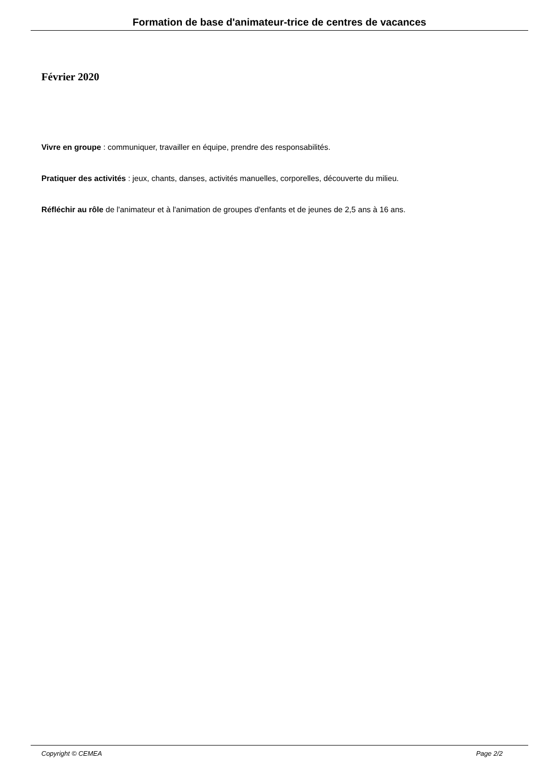Formation de base d'animateur-trice de centres de vacances
Février 2020
Vivre en groupe : communiquer, travailler en équipe, prendre des responsabilités.
Pratiquer des activités : jeux, chants, danses, activités manuelles, corporelles, découverte du milieu.
Réfléchir au rôle de l'animateur et à l'animation de groupes d'enfants et de jeunes de 2,5 ans à 16 ans.
Copyright © CEMEA Page 2/2